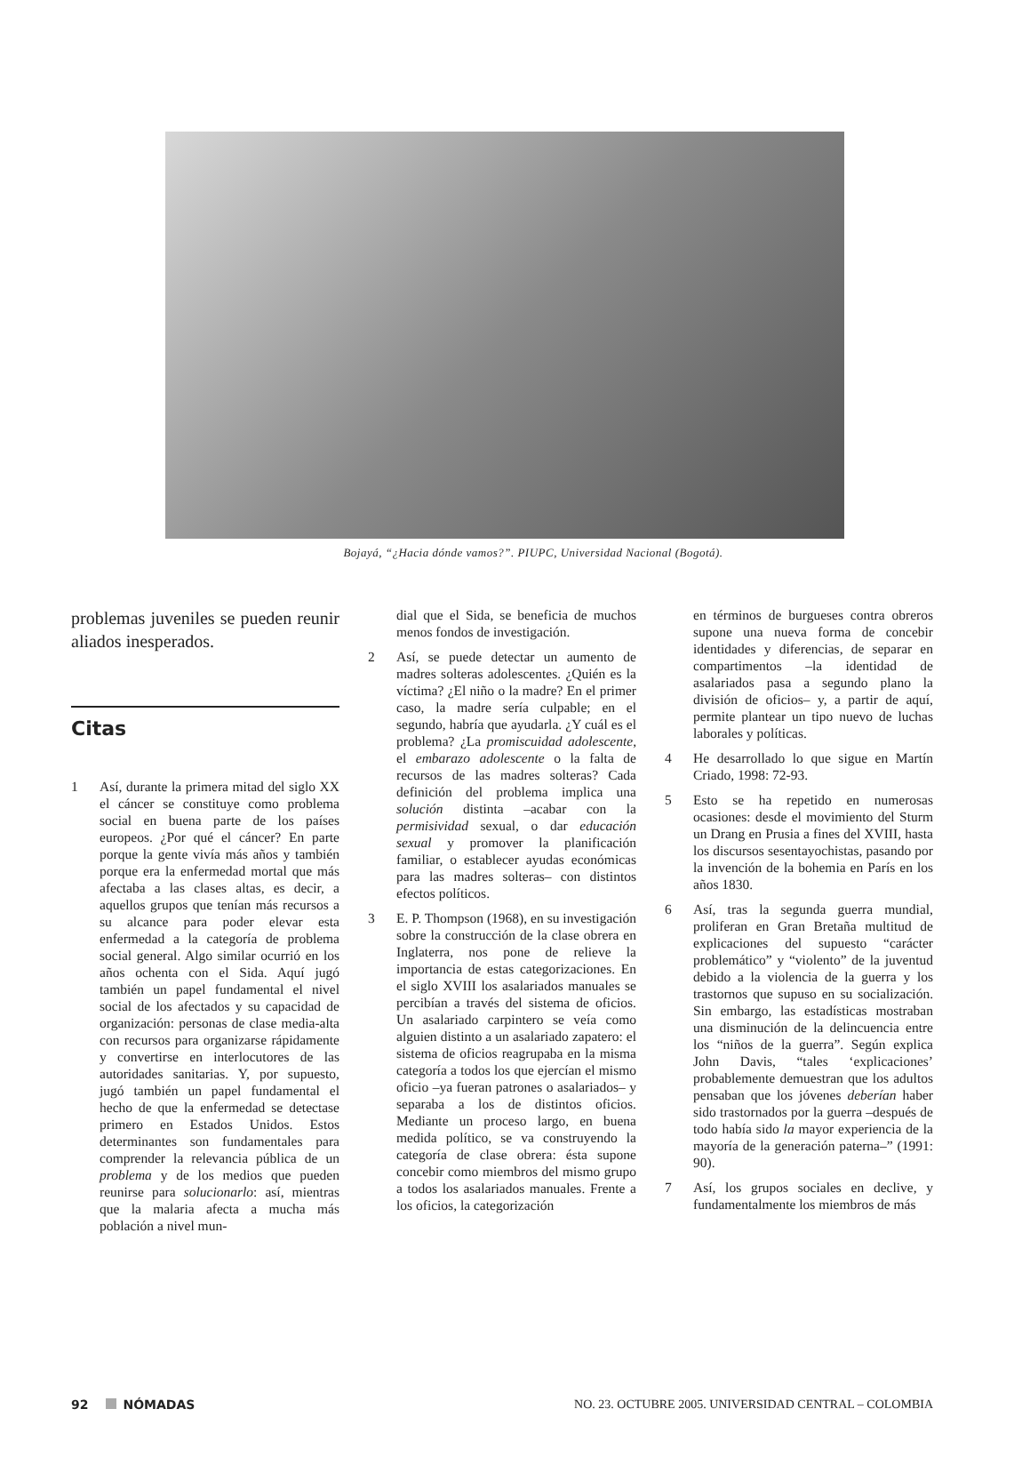Bojayá, “¿Hacia dónde vamos?”. PIUPC, Universidad Nacional (Bogotá).
problemas juveniles se pueden reunir aliados inesperados.
Citas
1 Así, durante la primera mitad del siglo XX el cáncer se constituye como problema social en buena parte de los países europeos. ¿Por qué el cáncer? En parte porque la gente vivía más años y también porque era la enfermedad mortal que más afectaba a las clases altas, es decir, a aquellos grupos que tenían más recursos a su alcance para poder elevar esta enfermedad a la categoría de problema social general. Algo similar ocurrió en los años ochenta con el Sida. Aquí jugó también un papel fundamental el nivel social de los afectados y su capacidad de organización: personas de clase media-alta con recursos para organizarse rápidamente y convertirse en interlocutores de las autoridades sanitarias. Y, por supuesto, jugó también un papel fundamental el hecho de que la enfermedad se detectase primero en Estados Unidos. Estos determinantes son fundamentales para comprender la relevancia pública de un problema y de los medios que pueden reunirse para solucionarlo: así, mientras que la malaria afecta a mucha más población a nivel mun-
dial que el Sida, se beneficia de muchos menos fondos de investigación.
2 Así, se puede detectar un aumento de madres solteras adolescentes. ¿Quién es la víctima? ¿El niño o la madre? En el primer caso, la madre sería culpable; en el segundo, habría que ayudarla. ¿Y cuál es el problema? ¿La promiscuidad adolescente, el embarazo adolescente o la falta de recursos de las madres solteras? Cada definición del problema implica una solución distinta –acabar con la permisividad sexual, o dar educación sexual y promover la planificación familiar, o establecer ayudas económicas para las madres solteras– con distintos efectos políticos.
3 E. P. Thompson (1968), en su investigación sobre la construcción de la clase obrera en Inglaterra, nos pone de relieve la importancia de estas categorizaciones. En el siglo XVIII los asalariados manuales se percibían a través del sistema de oficios. Un asalariado carpintero se veía como alguien distinto a un asalariado zapatero: el sistema de oficios reagrupaba en la misma categoría a todos los que ejercían el mismo oficio –ya fueran patrones o asalariados– y separaba a los de distintos oficios. Mediante un proceso largo, en buena medida político, se va construyendo la categoría de clase obrera: ésta supone concebir como miembros del mismo grupo a todos los asalariados manuales. Frente a los oficios, la categorización
en términos de burgueses contra obreros supone una nueva forma de concebir identidades y diferencias, de separar en compartimentos –la identidad de asalariados pasa a segundo plano la división de oficios– y, a partir de aquí, permite plantear un tipo nuevo de luchas laborales y políticas.
4 He desarrollado lo que sigue en Martín Criado, 1998: 72-93.
5 Esto se ha repetido en numerosas ocasiones: desde el movimiento del Sturm un Drang en Prusia a fines del XVIII, hasta los discursos sesentayochistas, pasando por la invención de la bohemia en París en los años 1830.
6 Así, tras la segunda guerra mundial, proliferan en Gran Bretaña multitud de explicaciones del supuesto “carácter problemático” y “violento” de la juventud debido a la violencia de la guerra y los trastornos que supuso en su socialización. Sin embargo, las estadísticas mostraban una disminución de la delincuencia entre los “niños de la guerra”. Según explica John Davis, “tales ‘explicaciones’ probablemente demuestran que los adultos pensaban que los jóvenes deberían haber sido trastornados por la guerra –después de todo había sido la mayor experiencia de la mayoría de la generación paterna–” (1991: 90).
7 Así, los grupos sociales en declive, y fundamentalmente los miembros de más
92 NÓMADAS NO. 23. OCTUBRE 2005. UNIVERSIDAD CENTRAL – COLOMBIA